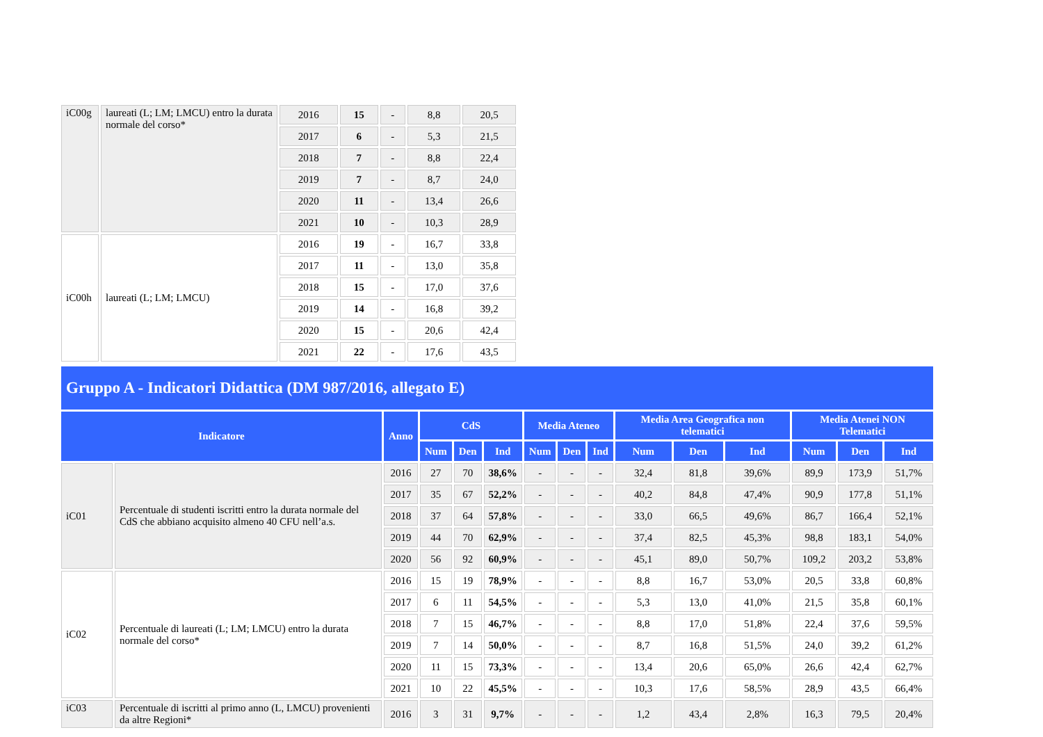| iC00g | laureati (L; LM; LMCU) entro la durata normale del corso* | 2016 | 15 | - | 8,8 | 20,5 |
| | | 2017 | 6 | - | 5,3 | 21,5 |
| | | 2018 | 7 | - | 8,8 | 22,4 |
| | | 2019 | 7 | - | 8,7 | 24,0 |
| | | 2020 | 11 | - | 13,4 | 26,6 |
| | | 2021 | 10 | - | 10,3 | 28,9 |
| iC00h | laureati (L; LM; LMCU) | 2016 | 19 | - | 16,7 | 33,8 |
| | | 2017 | 11 | - | 13,0 | 35,8 |
| | | 2018 | 15 | - | 17,0 | 37,6 |
| | | 2019 | 14 | - | 16,8 | 39,2 |
| | | 2020 | 15 | - | 20,6 | 42,4 |
| | | 2021 | 22 | - | 17,6 | 43,5 |
Gruppo A - Indicatori Didattica (DM 987/2016, allegato E)
| Indicatore | | Anno | CdS | | | Media Ateneo | | | Media Area Geografica non telematici | | | Media Atenei NON Telematici | | |
| --- | --- | --- | --- | --- | --- | --- | --- | --- | --- | --- | --- | --- | --- | --- |
| | | | Num | Den | Ind | Num | Den | Ind | Num | Den | Ind | Num | Den | Ind |
| iC01 | Percentuale di studenti iscritti entro la durata normale del CdS che abbiano acquisito almeno 40 CFU nell’a.s. | 2016 | 27 | 70 | 38,6% | - | - | - | 32,4 | 81,8 | 39,6% | 89,9 | 173,9 | 51,7% |
| | | 2017 | 35 | 67 | 52,2% | - | - | - | 40,2 | 84,8 | 47,4% | 90,9 | 177,8 | 51,1% |
| | | 2018 | 37 | 64 | 57,8% | - | - | - | 33,0 | 66,5 | 49,6% | 86,7 | 166,4 | 52,1% |
| | | 2019 | 44 | 70 | 62,9% | - | - | - | 37,4 | 82,5 | 45,3% | 98,8 | 183,1 | 54,0% |
| | | 2020 | 56 | 92 | 60,9% | - | - | - | 45,1 | 89,0 | 50,7% | 109,2 | 203,2 | 53,8% |
| iC02 | Percentuale di laureati (L; LM; LMCU) entro la durata normale del corso* | 2016 | 15 | 19 | 78,9% | - | - | - | 8,8 | 16,7 | 53,0% | 20,5 | 33,8 | 60,8% |
| | | 2017 | 6 | 11 | 54,5% | - | - | - | 5,3 | 13,0 | 41,0% | 21,5 | 35,8 | 60,1% |
| | | 2018 | 7 | 15 | 46,7% | - | - | - | 8,8 | 17,0 | 51,8% | 22,4 | 37,6 | 59,5% |
| | | 2019 | 7 | 14 | 50,0% | - | - | - | 8,7 | 16,8 | 51,5% | 24,0 | 39,2 | 61,2% |
| | | 2020 | 11 | 15 | 73,3% | - | - | - | 13,4 | 20,6 | 65,0% | 26,6 | 42,4 | 62,7% |
| | | 2021 | 10 | 22 | 45,5% | - | - | - | 10,3 | 17,6 | 58,5% | 28,9 | 43,5 | 66,4% |
| iC03 | Percentuale di iscritti al primo anno (L, LMCU) provenienti da altre Regioni* | 2016 | 3 | 31 | 9,7% | - | - | - | 1,2 | 43,4 | 2,8% | 16,3 | 79,5 | 20,4% |